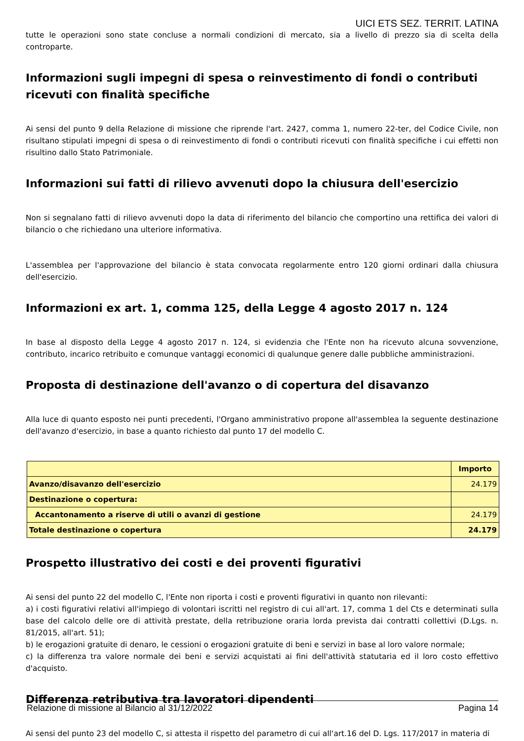UICI ETS SEZ. TERRIT. LATINA
tutte le operazioni sono state concluse a normali condizioni di mercato, sia a livello di prezzo sia di scelta della controparte.
Informazioni sugli impegni di spesa o reinvestimento di fondi o contributi ricevuti con finalità specifiche
Ai sensi del punto 9 della Relazione di missione che riprende l'art. 2427, comma 1, numero 22-ter, del Codice Civile, non risultano stipulati impegni di spesa o di reinvestimento di fondi o contributi ricevuti con finalità specifiche i cui effetti non risultino dallo Stato Patrimoniale.
Informazioni sui fatti di rilievo avvenuti dopo la chiusura dell'esercizio
Non si segnalano fatti di rilievo avvenuti dopo la data di riferimento del bilancio che comportino una rettifica dei valori di bilancio o che richiedano una ulteriore informativa.
L'assemblea per l'approvazione del bilancio è stata convocata regolarmente entro 120 giorni ordinari dalla chiusura dell'esercizio.
Informazioni ex art. 1, comma 125, della Legge 4 agosto 2017 n. 124
In base al disposto della Legge 4 agosto 2017 n. 124, si evidenzia che l'Ente non ha ricevuto alcuna sovvenzione, contributo, incarico retribuito e comunque vantaggi economici di qualunque genere dalle pubbliche amministrazioni.
Proposta di destinazione dell'avanzo o di copertura del disavanzo
Alla luce di quanto esposto nei punti precedenti, l'Organo amministrativo propone all'assemblea la seguente destinazione dell'avanzo d'esercizio, in base a quanto richiesto dal punto 17 del modello C.
| | Importo |
| --- | --- |
| Avanzo/disavanzo dell'esercizio | 24.179 |
| Destinazione o copertura: | |
| Accantonamento a riserve di utili o avanzi di gestione | 24.179 |
| Totale destinazione o copertura | 24.179 |
Prospetto illustrativo dei costi e dei proventi figurativi
Ai sensi del punto 22 del modello C, l'Ente non riporta i costi e proventi figurativi in quanto non rilevanti:
a) i costi figurativi relativi all'impiego di volontari iscritti nel registro di cui all'art. 17, comma 1 del Cts e determinati sulla base del calcolo delle ore di attività prestate, della retribuzione oraria lorda prevista dai contratti collettivi (D.Lgs. n. 81/2015, all'art. 51);
b) le erogazioni gratuite di denaro, le cessioni o erogazioni gratuite di beni e servizi in base al loro valore normale;
c) la differenza tra valore normale dei beni e servizi acquistati ai fini dell'attività statutaria ed il loro costo effettivo d'acquisto.
Differenza retributiva tra lavoratori dipendenti
Ai sensi del punto 23 del modello C, si attesta il rispetto del parametro di cui all'art.16 del D. Lgs. 117/2017 in materia di
Relazione di missione al Bilancio al 31/12/2022 Pagina 14